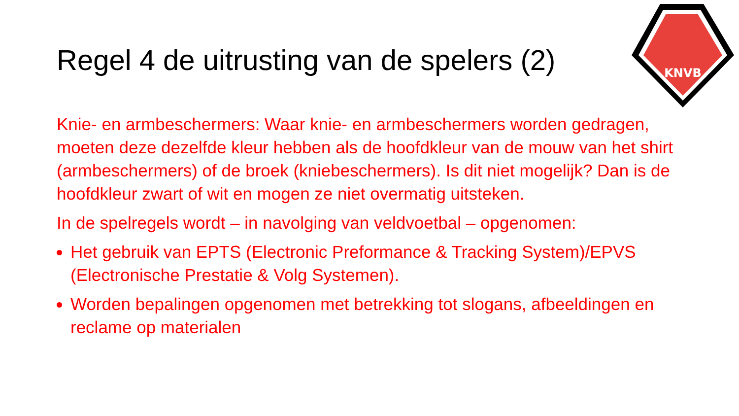KNVB
Regel 4 de uitrusting van de spelers (2)
Knie- en armbeschermers: Waar knie- en armbeschermers worden gedragen, moeten deze dezelfde kleur hebben als de hoofdkleur van de mouw van het shirt (armbeschermers) of de broek (kniebeschermers). Is dit niet mogelijk? Dan is de hoofdkleur zwart of wit en mogen ze niet overmatig uitsteken.
In de spelregels wordt – in navolging van veldvoetbal – opgenomen:
Het gebruik van EPTS (Electronic Preformance & Tracking System)/EPVS (Electronische Prestatie & Volg Systemen).
Worden bepalingen opgenomen met betrekking tot slogans, afbeeldingen en reclame op materialen